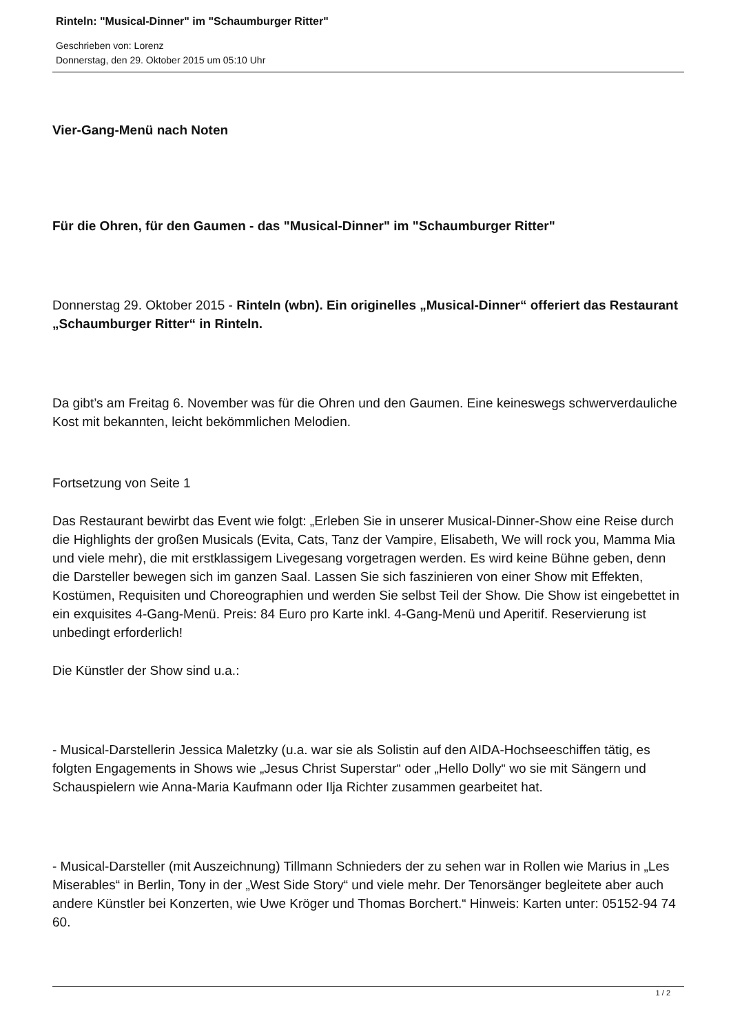Rinteln: "Musical-Dinner" im "Schaumburger Ritter"
Geschrieben von: Lorenz
Donnerstag, den 29. Oktober 2015 um 05:10 Uhr
Vier-Gang-Menü nach Noten
Für die Ohren, für den Gaumen - das "Musical-Dinner" im "Schaumburger Ritter"
Donnerstag 29. Oktober 2015 - Rinteln (wbn). Ein originelles „Musical-Dinner“ offeriert das Restaurant „Schaumburger Ritter“ in Rinteln.
Da gibt’s am Freitag 6. November was für die Ohren und den Gaumen. Eine keineswegs schwerverdauliche Kost mit bekannten, leicht bekömmlichen Melodien.
Fortsetzung von Seite 1
Das Restaurant bewirbt das Event wie folgt: „Erleben Sie in unserer Musical-Dinner-Show eine Reise durch die Highlights der großen Musicals (Evita, Cats, Tanz der Vampire, Elisabeth, We will rock you, Mamma Mia und viele mehr), die mit erstklassigem Livegesang vorgetragen werden. Es wird keine Bühne geben, denn die Darsteller bewegen sich im ganzen Saal. Lassen Sie sich faszinieren von einer Show mit Effekten, Kostümen, Requisiten und Choreographien und werden Sie selbst Teil der Show. Die Show ist eingebettet in ein exquisites 4-Gang-Menü. Preis: 84 Euro pro Karte inkl. 4-Gang-Menü und Aperitif. Reservierung ist unbedingt erforderlich!
Die Künstler der Show sind u.a.:
- Musical-Darstellerin Jessica Maletzky (u.a. war sie als Solistin auf den AIDA-Hochseeschiffen tätig, es folgten Engagements in Shows wie „Jesus Christ Superstar“ oder „Hello Dolly“ wo sie mit Sängern und Schauspielern wie Anna-Maria Kaufmann oder Ilja Richter zusammen gearbeitet hat.
- Musical-Darsteller (mit Auszeichnung) Tillmann Schnieders der zu sehen war in Rollen wie Marius in „Les Miserables“ in Berlin, Tony in der „West Side Story“ und viele mehr. Der Tenorsänger begleitete aber auch andere Künstler bei Konzerten, wie Uwe Kröger und Thomas Borchert.“ Hinweis: Karten unter: 05152-94 74 60.
1 / 2